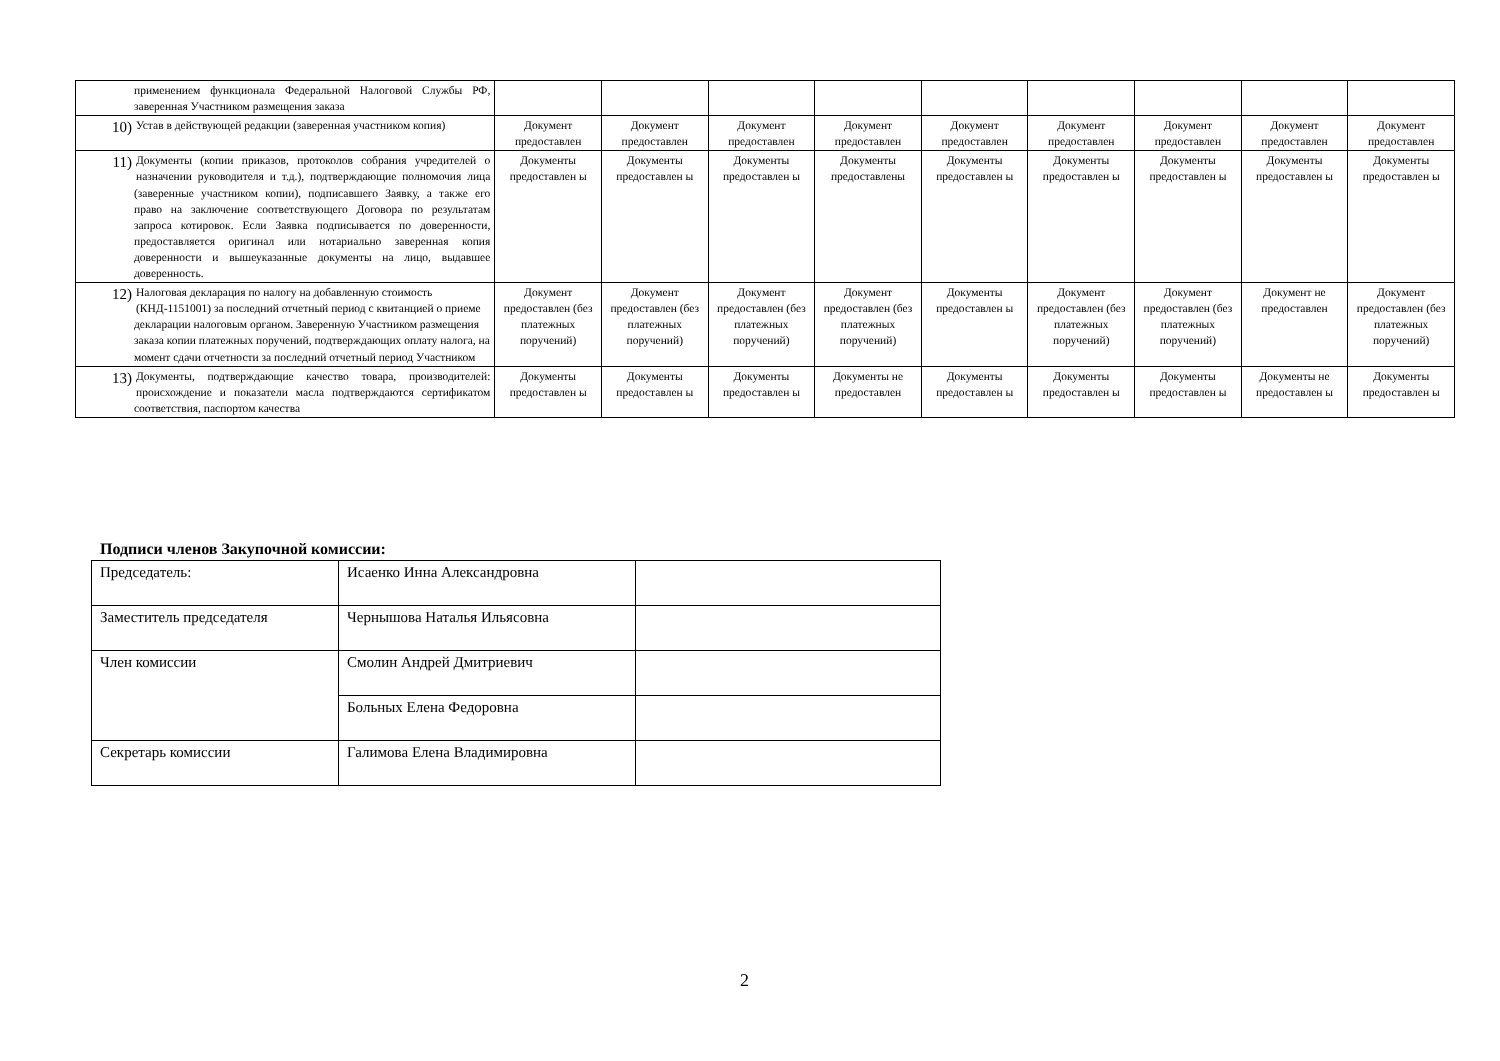| применением функционала Федеральной Налоговой Службы РФ, заверенная Участником размещения заказа | | | | | | | | | |
| 10) Устав в действующей редакции (заверенная участником копия) | Документ предоставлен | Документ предоставлен | Документ предоставлен | Документ предоставлен | Документ предоставлен | Документ предоставлен | Документ предоставлен | Документ предоставлен | Документ предоставлен |
| 11) Документы (копии приказов, протоколов собрания учредителей о назначении руководителя и т.д.), подтверждающие полномочия лица (заверенные участником копии), подписавшего Заявку, а также его право на заключение соответствующего Договора по результатам запроса котировок. Если Заявка подписывается по доверенности, предоставляется оригинал или нотариально заверенная копия доверенности и вышеуказанные документы на лицо, выдавшее доверенность. | Документы предоставлен ы | Документы предоставлен ы | Документы предоставлен ы | Документы предоставлены | Документы предоставлен ы | Документы предоставлен ы | Документы предоставлен ы | Документы предоставлен ы | Документы предоставлен ы |
| 12) Налоговая декларация по налогу на добавленную стоимость (КНД-1151001) за последний отчетный период с квитанцией о приеме декларации налоговым органом. Заверенную Участником размещения заказа копии платежных поручений, подтверждающих оплату налога, на момент сдачи отчетности за последний отчетный период Участником | Документ предоставлен (без платежных поручений) | Документ предоставлен (без платежных поручений) | Документ предоставлен (без платежных поручений) | Документ предоставлен (без платежных поручений) | Документы предоставлен ы | Документ предоставлен (без платежных поручений) | Документ предоставлен (без платежных поручений) | Документ не предоставлен | Документ предоставлен (без платежных поручений) |
| 13) Документы, подтверждающие качество товара, производителей: происхождение и показатели масла подтверждаются сертификатом соответствия, паспортом качества | Документы предоставлен ы | Документы предоставлен ы | Документы предоставлен ы | Документы не предоставлен | Документы предоставлен ы | Документы предоставлен ы | Документы предоставлен ы | Документы не предоставлен ы | Документы предоставлен ы |
Подписи членов Закупочной комиссии:
| Председатель: | Исаенко Инна Александровна | |
| Заместитель председателя | Чернышова Наталья Ильясовна | |
| Член комиссии | Смолин Андрей Дмитриевич | |
| | Больных Елена Федоровна | |
| Секретарь комиссии | Галимова Елена Владимировна | |
2